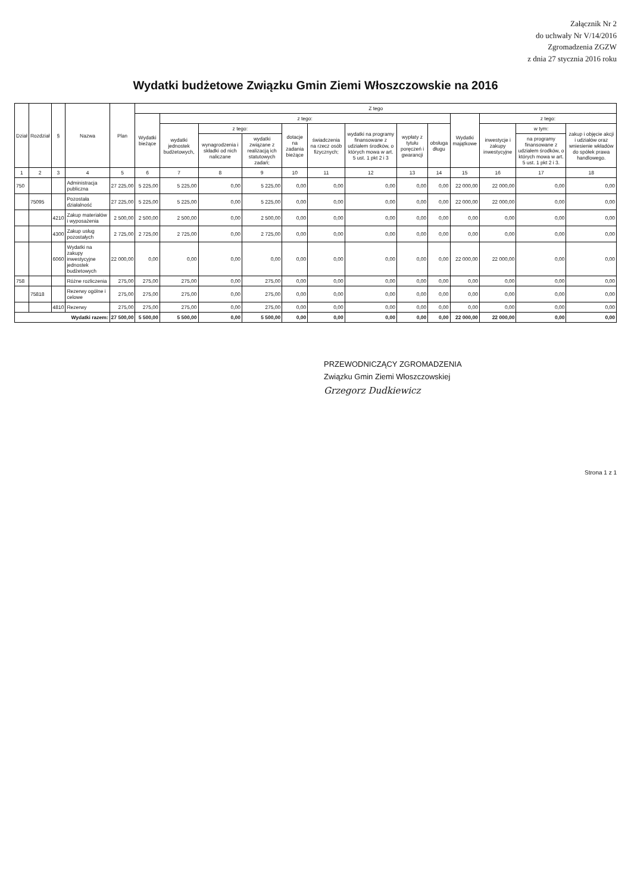Załącznik Nr 2
do uchwały Nr V/14/2016
Zgromadzenia ZGZW
z dnia 27 stycznia 2016 roku
Wydatki budżetowe Związku Gmin Ziemi Włoszczowskie na 2016
| Dział | Rozdział | § | Nazwa | Plan | Z tego | | | | | | | | | | | | |
| --- | --- | --- | --- | --- | --- | --- | --- | --- | --- | --- | --- | --- | --- | --- | --- | --- | --- |
| | | | | | Wydatki bieżące | z tego: | | | | | | | | Wydatki majątkowe | z tego: | | |
| | | | | | | wydatki jednostek budżetowych, | z tego: | | dotacje na zadania bieżące | świadczenia na rzecz osób fizycznych; | wydatki na programy finansowane z udziałem środków, o których mowa w art. 5 ust. 1 pkt 2 i 3 | wypłaty z tytułu poręczeń i gwarancji | obsługa długu | | inwestycje i zakupy inwestycyjne | w tym: | zakup i objęcie akcji i udziałów oraz wniesienie wkładów do spółek prawa handlowego. |
| | | | | | | | wynagrodzenia i składki od nich naliczane | wydatki związane z realizacją ich statutowych zadań; | | | | | | | | na programy finansowane z udziałem środków, o których mowa w art. 5 ust. 1 pkt 2 i 3. | |
| 1 | 2 | 3 | 4 | 5 | 6 | 7 | 8 | 9 | 10 | 11 | 12 | 13 | 14 | 15 | 16 | 17 | 18 |
| 750 | | | Administracja publiczna | 27 225,00 | 5 225,00 | 5 225,00 | 0,00 | 5 225,00 | 0,00 | 0,00 | 0,00 | 0,00 | 0,00 | 22 000,00 | 22 000,00 | 0,00 | 0,00 |
| | 75095 | | Pozostała działalność | 27 225,00 | 5 225,00 | 5 225,00 | 0,00 | 5 225,00 | 0,00 | 0,00 | 0,00 | 0,00 | 0,00 | 22 000,00 | 22 000,00 | 0,00 | 0,00 |
| | | 4210 | Zakup materiałów i wyposażenia | 2 500,00 | 2 500,00 | 2 500,00 | 0,00 | 2 500,00 | 0,00 | 0,00 | 0,00 | 0,00 | 0,00 | 0,00 | 0,00 | 0,00 | 0,00 |
| | | 4300 | Zakup usług pozostałych | 2 725,00 | 2 725,00 | 2 725,00 | 0,00 | 2 725,00 | 0,00 | 0,00 | 0,00 | 0,00 | 0,00 | 0,00 | 0,00 | 0,00 | 0,00 |
| | | 6060 | Wydatki na zakupy inwestycyjne jednostek budżetowych | 22 000,00 | 0,00 | 0,00 | 0,00 | 0,00 | 0,00 | 0,00 | 0,00 | 0,00 | 0,00 | 22 000,00 | 22 000,00 | 0,00 | 0,00 |
| 758 | | | Różne rozliczenia | 275,00 | 275,00 | 275,00 | 0,00 | 275,00 | 0,00 | 0,00 | 0,00 | 0,00 | 0,00 | 0,00 | 0,00 | 0,00 | 0,00 |
| | 75818 | | Rezerwy ogólne i celowe | 275,00 | 275,00 | 275,00 | 0,00 | 275,00 | 0,00 | 0,00 | 0,00 | 0,00 | 0,00 | 0,00 | 0,00 | 0,00 | 0,00 |
| | | 4810 | Rezerwy | 275,00 | 275,00 | 275,00 | 0,00 | 275,00 | 0,00 | 0,00 | 0,00 | 0,00 | 0,00 | 0,00 | 0,00 | 0,00 | 0,00 |
| Wydatki razem: | | | | 27 500,00 | 5 500,00 | 5 500,00 | 0,00 | 5 500,00 | 0,00 | 0,00 | 0,00 | 0,00 | 0,00 | 22 000,00 | 22 000,00 | 0,00 | 0,00 |
PRZEWODNICZĄCY ZGROMADZENIA
Związku Gmin Ziemi Włoszczowskiej
Grzegorz Dudkiewicz
Strona 1 z 1